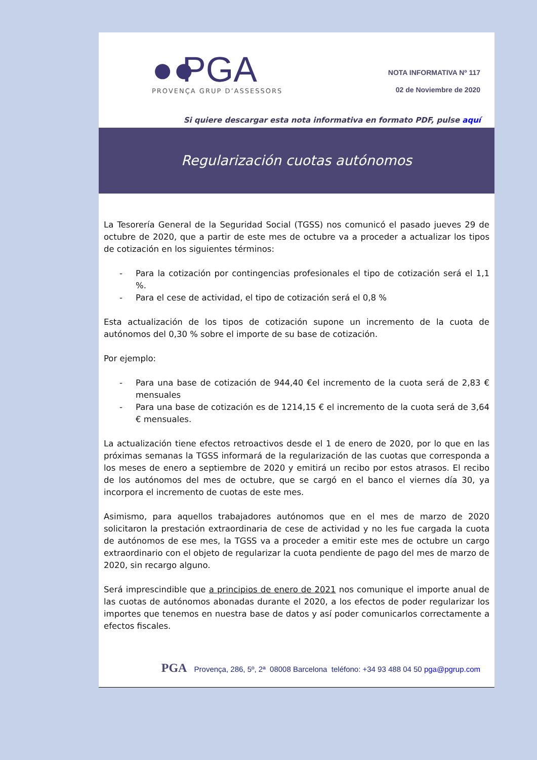●● PGA
PROVENÇA GRUP D’ASSESSORS
NOTA INFORMATIVA Nº 117
02 de Noviembre de 2020
Si quiere descargar esta nota informativa en formato PDF, pulse aquí
Regularización cuotas autónomos
La Tesorería General de la Seguridad Social (TGSS) nos comunicó el pasado jueves 29 de octubre de 2020, que a partir de este mes de octubre va a proceder a actualizar los tipos de cotización en los siguientes términos:
- Para la cotización por contingencias profesionales el tipo de cotización será el 1,1 %.
- Para el cese de actividad, el tipo de cotización será el 0,8 %
Esta actualización de los tipos de cotización supone un incremento de la cuota de autónomos del 0,30 % sobre el importe de su base de cotización.
Por ejemplo:
- Para una base de cotización de 944,40 €el incremento de la cuota será de 2,83 € mensuales
- Para una base de cotización es de 1214,15 € el incremento de la cuota será de 3,64 € mensuales.
La actualización tiene efectos retroactivos desde el 1 de enero de 2020, por lo que en las próximas semanas la TGSS informará de la regularización de las cuotas que corresponda a los meses de enero a septiembre de 2020 y emitirá un recibo por estos atrasos. El recibo de los autónomos del mes de octubre, que se cargó en el banco el viernes día 30, ya incorpora el incremento de cuotas de este mes.
Asimismo, para aquellos trabajadores autónomos que en el mes de marzo de 2020 solicitaron la prestación extraordinaria de cese de actividad y no les fue cargada la cuota de autónomos de ese mes, la TGSS va a proceder a emitir este mes de octubre un cargo extraordinario con el objeto de regularizar la cuota pendiente de pago del mes de marzo de 2020, sin recargo alguno.
Será imprescindible que a principios de enero de 2021 nos comunique el importe anual de las cuotas de autónomos abonadas durante el 2020, a los efectos de poder regularizar los importes que tenemos en nuestra base de datos y así poder comunicarlos correctamente a efectos fiscales.
PGA Provença, 286, 5º, 2ª 08008 Barcelona teléfono: +34 93 488 04 50 pga@pgrup.com